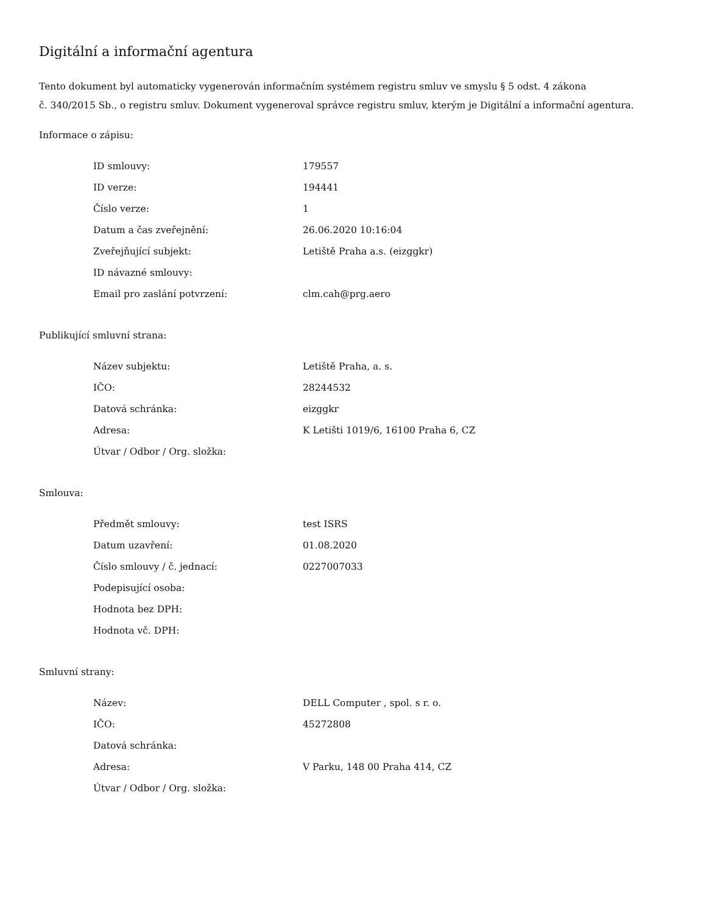Digitální a informační agentura
Tento dokument byl automaticky vygenerován informačním systémem registru smluv ve smyslu § 5 odst. 4 zákona
č. 340/2015 Sb., o registru smluv. Dokument vygeneroval správce registru smluv, kterým je Digitální a informační agentura.
Informace o zápisu:
| ID smlouvy: | 179557 |
| ID verze: | 194441 |
| Číslo verze: | 1 |
| Datum a čas zveřejnění: | 26.06.2020 10:16:04 |
| Zveřejňující subjekt: | Letiště Praha a.s. (eizggkr) |
| ID návazné smlouvy: | |
| Email pro zaslání potvrzení: | clm.cah@prg.aero |
Publikující smluvní strana:
| Název subjektu: | Letiště Praha, a. s. |
| IČO: | 28244532 |
| Datová schránka: | eizggkr |
| Adresa: | K Letišti 1019/6, 16100 Praha 6, CZ |
| Útvar / Odbor / Org. složka: | |
Smlouva:
| Předmět smlouvy: | test ISRS |
| Datum uzavření: | 01.08.2020 |
| Číslo smlouvy / č. jednací: | 0227007033 |
| Podepisující osoba: | |
| Hodnota bez DPH: | |
| Hodnota vč. DPH: | |
Smluvní strany:
| Název: | DELL Computer , spol. s r. o. |
| IČO: | 45272808 |
| Datová schránka: | |
| Adresa: | V Parku, 148 00 Praha 414, CZ |
| Útvar / Odbor / Org. složka: | |